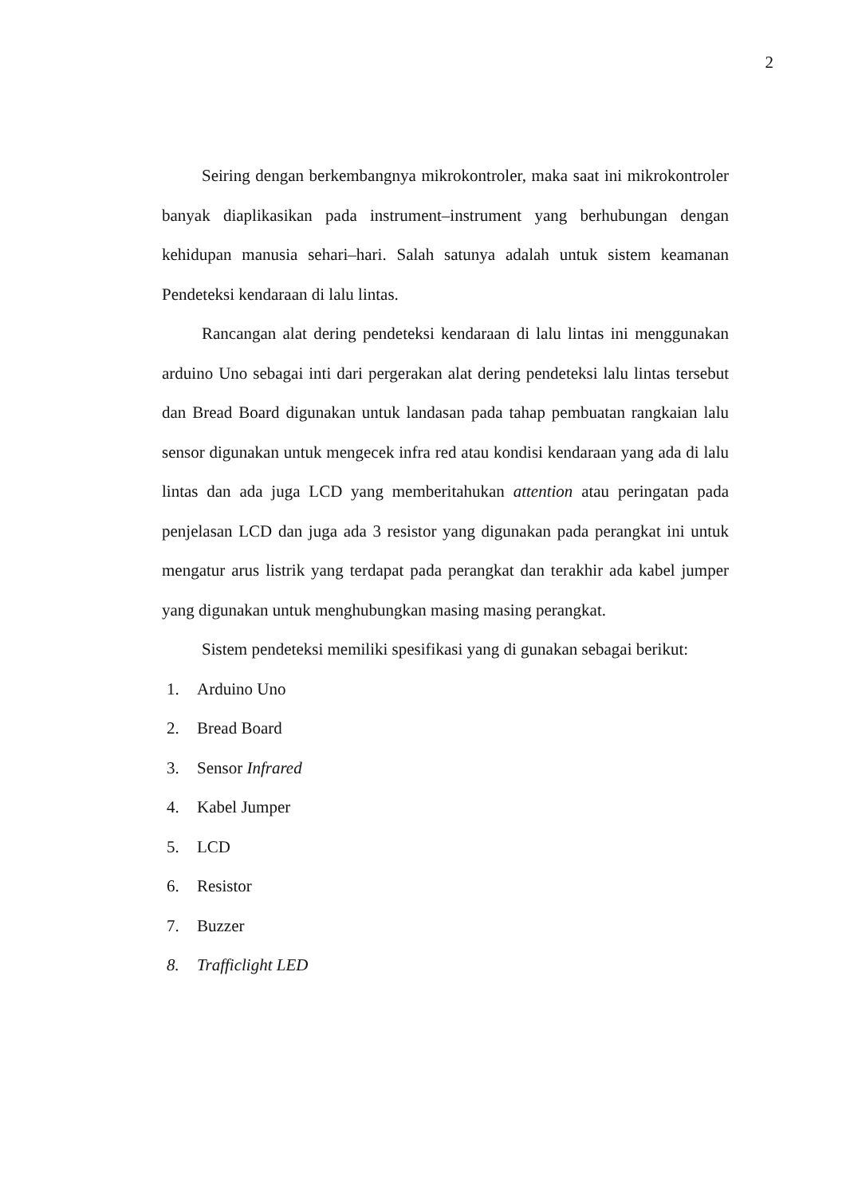2
Seiring dengan berkembangnya mikrokontroler, maka saat ini mikrokontroler banyak diaplikasikan pada instrument–instrument yang berhubungan dengan kehidupan manusia sehari–hari. Salah satunya adalah untuk sistem keamanan Pendeteksi kendaraan di lalu lintas.
Rancangan alat dering pendeteksi kendaraan di lalu lintas ini menggunakan arduino Uno sebagai inti dari pergerakan alat dering pendeteksi lalu lintas tersebut dan Bread Board digunakan untuk landasan pada tahap pembuatan rangkaian lalu sensor digunakan untuk mengecek infra red atau kondisi kendaraan yang ada di lalu lintas dan ada juga LCD yang memberitahukan attention atau peringatan pada penjelasan LCD dan juga ada 3 resistor yang digunakan pada perangkat ini untuk mengatur arus listrik yang terdapat pada perangkat dan terakhir ada kabel jumper yang digunakan untuk menghubungkan masing masing perangkat.
Sistem pendeteksi memiliki spesifikasi yang di gunakan sebagai berikut:
1. Arduino Uno
2. Bread Board
3. Sensor Infrared
4. Kabel Jumper
5. LCD
6. Resistor
7. Buzzer
8. Trafficlight LED